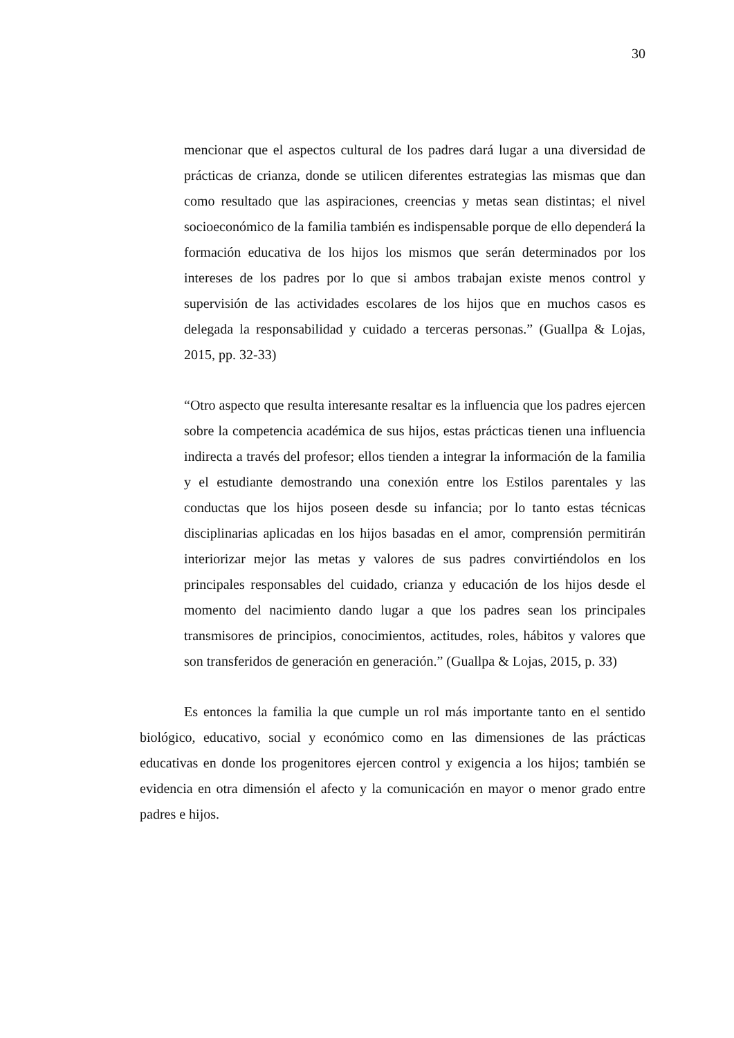30
mencionar que el aspectos cultural de los padres dará lugar a una diversidad de prácticas de crianza, donde se utilicen diferentes estrategias las mismas que dan como resultado que las aspiraciones, creencias y metas sean distintas; el nivel socioeconómico de la familia también es indispensable porque de ello dependerá la formación educativa de los hijos los mismos que serán determinados por los intereses de los padres por lo que si ambos trabajan existe menos control y supervisión de las actividades escolares de los hijos que en muchos casos es delegada la responsabilidad y cuidado a terceras personas.” (Guallpa & Lojas, 2015, pp. 32-33)
“Otro aspecto que resulta interesante resaltar es la influencia que los padres ejercen sobre la competencia académica de sus hijos, estas prácticas tienen una influencia indirecta a través del profesor; ellos tienden a integrar la información de la familia y el estudiante demostrando una conexión entre los Estilos parentales y las conductas que los hijos poseen desde su infancia; por lo tanto estas técnicas disciplinarias aplicadas en los hijos basadas en el amor, comprensión permitirán interiorizar mejor las metas y valores de sus padres convirtiéndolos en los principales responsables del cuidado, crianza y educación de los hijos desde el momento del nacimiento dando lugar a que los padres sean los principales transmisores de principios, conocimientos, actitudes, roles, hábitos y valores que son transferidos de generación en generación.” (Guallpa & Lojas, 2015, p. 33)
Es entonces la familia la que cumple un rol más importante tanto en el sentido biológico, educativo, social y económico como en las dimensiones de las prácticas educativas en donde los progenitores ejercen control y exigencia a los hijos; también se evidencia en otra dimensión el afecto y la comunicación en mayor o menor grado entre padres e hijos.